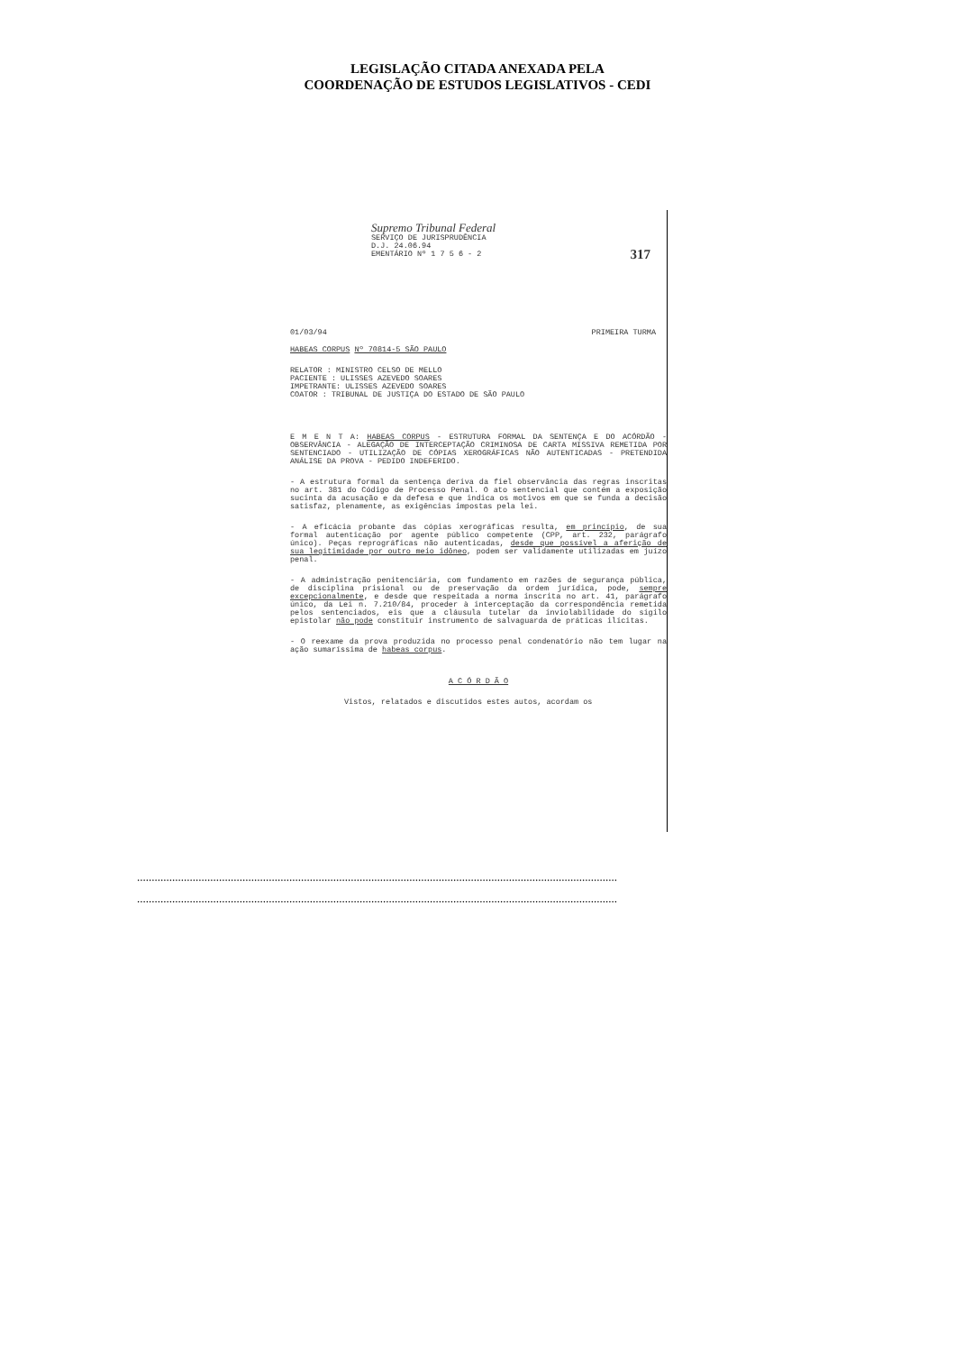LEGISLAÇÃO CITADA ANEXADA PELA
COORDENAÇÃO DE ESTUDOS LEGISLATIVOS - CEDI
Supremo Tribunal Federal
SERVIÇO DE JURISPRUDÊNCIA
D.J. 24.06.94
EMENTÁRIO Nº 1 7 5 6 - 2
317
01/03/94 PRIMEIRA TURMA
HABEAS CORPUS Nº 70814-5 SÃO PAULO
RELATOR : MINISTRO CELSO DE MELLO
PACIENTE : ULISSES AZEVEDO SOARES
IMPETRANTE: ULISSES AZEVEDO SOARES
COATOR : TRIBUNAL DE JUSTIÇA DO ESTADO DE SÃO PAULO
E M E N T A: HABEAS CORPUS - ESTRUTURA FORMAL DA SENTENÇA E DO ACÓRDÃO - OBSERVÂNCIA - ALEGAÇÃO DE INTERCEPTAÇÃO CRIMINOSA DE CARTA MISSIVA REMETIDA POR SENTENCIADO - UTILIZAÇÃO DE CÓPIAS XEROGRÁFICAS NÃO AUTENTICADAS - PRETENDIDA ANÁLISE DA PROVA - PEDIDO INDEFERIDO.
- A estrutura formal da sentença deriva da fiel observância das regras inscritas no art. 381 do Código de Processo Penal. O ato sentencial que contém a exposição sucinta da acusação e da defesa e que indica os motivos em que se funda a decisão satisfaz, plenamente, as exigências impostas pela lei.
- A eficácia probante das cópias xerográficas resulta, em princípio, de sua formal autenticação por agente público competente (CPP, art. 232, parágrafo único). Peças reprográficas não autenticadas, desde que possível a aferição de sua legitimidade por outro meio idôneo, podem ser validamente utilizadas em juízo penal.
- A administração penitenciária, com fundamento em razões de segurança pública, de disciplina prisional ou de preservação da ordem jurídica, pode, sempre excepcionalmente, e desde que respeitada a norma inscrita no art. 41, parágrafo único, da Lei n. 7.210/84, proceder à interceptação da correspondência remetida pelos sentenciados, eis que a cláusula tutelar da inviolabilidade do sigilo epistolar não pode constituir instrumento de salvaguarda de práticas ilícitas.
- O reexame da prova produzida no processo penal condenatório não tem lugar na ação sumaríssima de habeas corpus.
A C Ó R D Ã O
Vistos, relatados e discutidos estes autos, acordam os
....................................................................................................................................................................
....................................................................................................................................................................